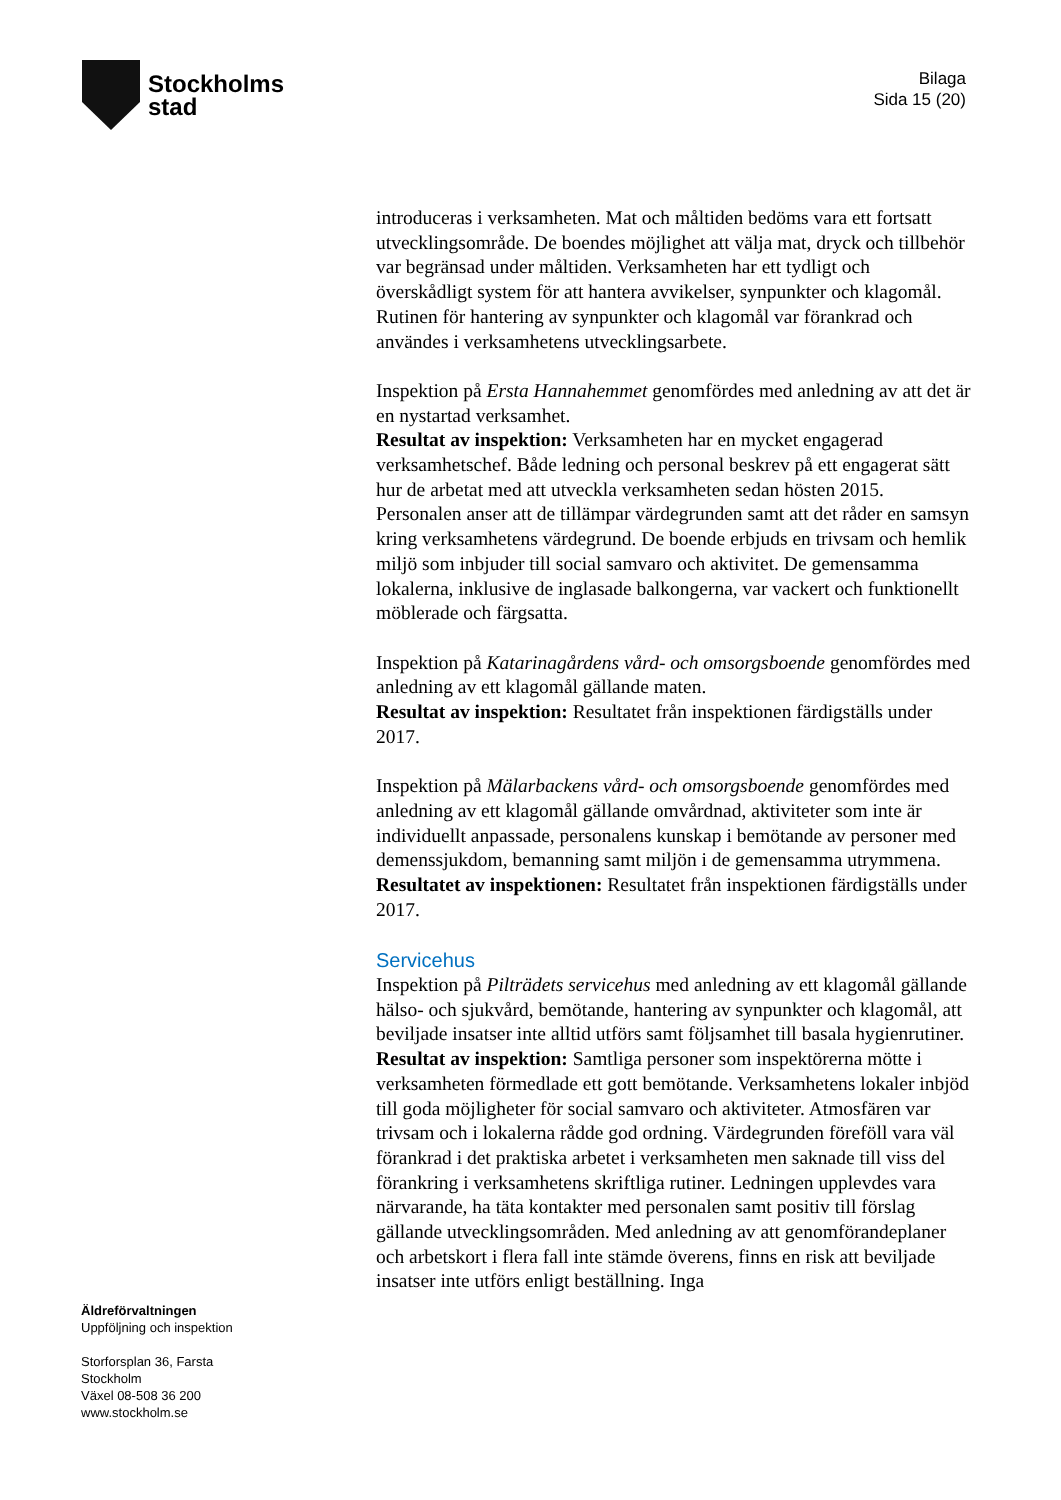Stockholms
stad
Bilaga
Sida 15 (20)
introduceras i verksamheten. Mat och måltiden bedöms vara ett fortsatt utvecklingsområde. De boendes möjlighet att välja mat, dryck och tillbehör var begränsad under måltiden. Verksamheten har ett tydligt och överskådligt system för att hantera avvikelser, synpunkter och klagomål. Rutinen för hantering av synpunkter och klagomål var förankrad och användes i verksamhetens utvecklingsarbete.
Inspektion på Ersta Hannahemmet genomfördes med anledning av att det är en nystartad verksamhet.
Resultat av inspektion: Verksamheten har en mycket engagerad verksamhetschef. Både ledning och personal beskrev på ett engagerat sätt hur de arbetat med att utveckla verksamheten sedan hösten 2015. Personalen anser att de tillämpar värdegrunden samt att det råder en samsyn kring verksamhetens värdegrund. De boende erbjuds en trivsam och hemlik miljö som inbjuder till social samvaro och aktivitet. De gemensamma lokalerna, inklusive de inglasade balkongerna, var vackert och funktionellt möblerade och färgsatta.
Inspektion på Katarinagårdens vård- och omsorgsboende genomfördes med anledning av ett klagomål gällande maten.
Resultat av inspektion: Resultatet från inspektionen färdigställs under 2017.
Inspektion på Mälarbackens vård- och omsorgsboende genomfördes med anledning av ett klagomål gällande omvårdnad, aktiviteter som inte är individuellt anpassade, personalens kunskap i bemötande av personer med demenssjukdom, bemanning samt miljön i de gemensamma utrymmena.
Resultatet av inspektionen: Resultatet från inspektionen färdigställs under 2017.
Servicehus
Inspektion på Pilträdets servicehus med anledning av ett klagomål gällande hälso- och sjukvård, bemötande, hantering av synpunkter och klagomål, att beviljade insatser inte alltid utförs samt följsamhet till basala hygienrutiner.
Resultat av inspektion: Samtliga personer som inspektörerna mötte i verksamheten förmedlade ett gott bemötande. Verksamhetens lokaler inbjöd till goda möjligheter för social samvaro och aktiviteter. Atmosfären var trivsam och i lokalerna rådde god ordning. Värdegrunden föreföll vara väl förankrad i det praktiska arbetet i verksamheten men saknade till viss del förankring i verksamhetens skriftliga rutiner. Ledningen upplevdes vara närvarande, ha täta kontakter med personalen samt positiv till förslag gällande utvecklingsområden. Med anledning av att genomförandeplaner och arbetskort i flera fall inte stämde överens, finns en risk att beviljade insatser inte utförs enligt beställning. Inga
Äldreförvaltningen
Uppföljning och inspektion
Storforsplan 36, Farsta
Stockholm
Växel 08-508 36 200
www.stockholm.se